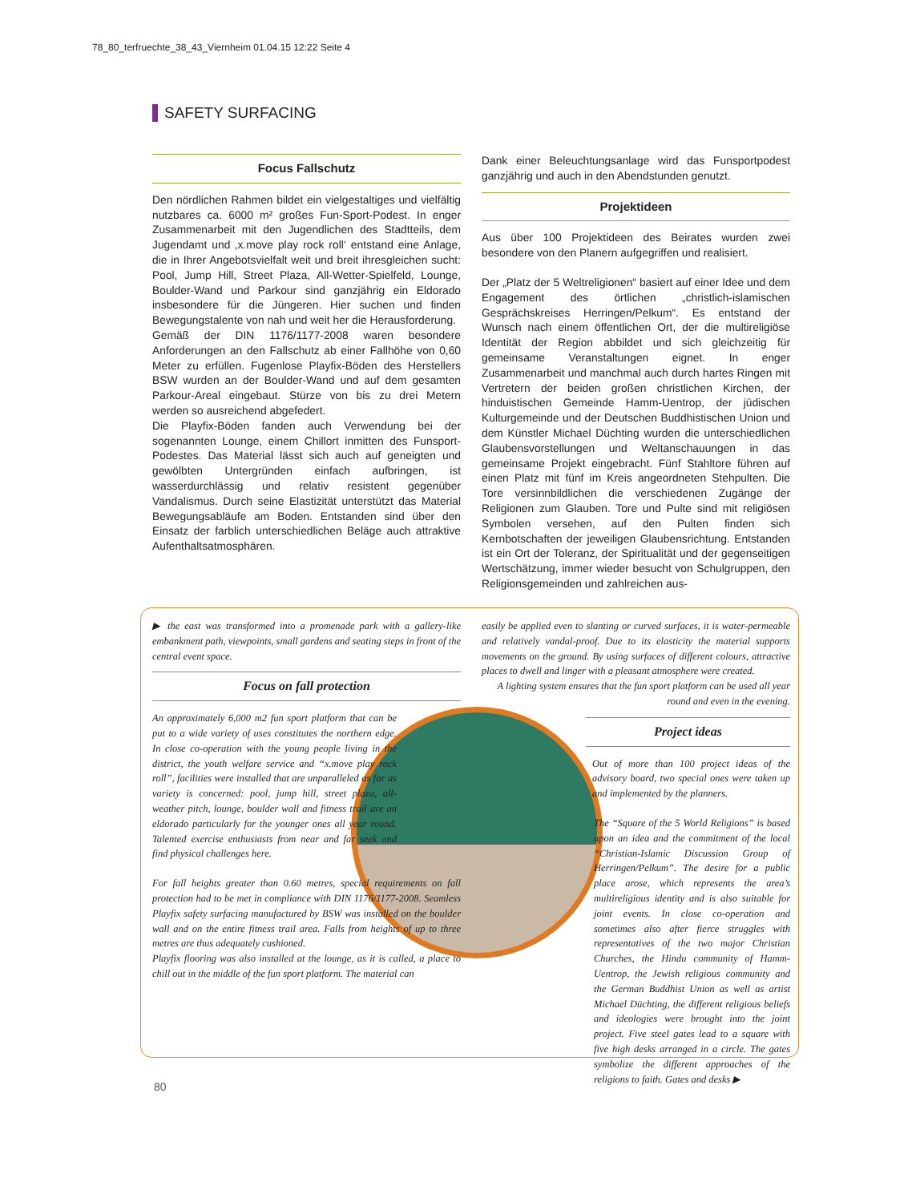78_80_terfruechte_38_43_Viernheim 01.04.15 12:22 Seite 4
SAFETY SURFACING
Focus Fallschutz
Den nördlichen Rahmen bildet ein vielgestaltiges und vielfältig nutzbares ca. 6000 m² großes Fun-Sport-Podest. In enger Zusammenarbeit mit den Jugendlichen des Stadtteils, dem Jugendamt und ‚x.move play rock roll‘ entstand eine Anlage, die in Ihrer Angebotsvielfalt weit und breit ihresgleichen sucht: Pool, Jump Hill, Street Plaza, All-Wetter-Spielfeld, Lounge, Boulder-Wand und Parkour sind ganzjährig ein Eldorado insbesondere für die Jüngeren. Hier suchen und finden Bewegungstalente von nah und weit her die Herausforderung.
Gemäß der DIN 1176/1177-2008 waren besondere Anforderungen an den Fallschutz ab einer Fallhöhe von 0,60 Meter zu erfüllen. Fugenlose Playfix-Böden des Herstellers BSW wurden an der Boulder-Wand und auf dem gesamten Parkour-Areal eingebaut. Stürze von bis zu drei Metern werden so ausreichend abgefedert.
Die Playfix-Böden fanden auch Verwendung bei der sogenannten Lounge, einem Chillort inmitten des Funsport-Podestes. Das Material lässt sich auch auf geneigten und gewölbten Untergründen einfach aufbringen, ist wasserdurchlässig und relativ resistent gegenüber Vandalismus. Durch seine Elastizität unterstützt das Material Bewegungsabläufe am Boden. Entstanden sind über den Einsatz der farblich unterschiedlichen Beläge auch attraktive Aufenthaltsatmosphären.
Dank einer Beleuchtungsanlage wird das Funsportpodest ganzjährig und auch in den Abendstunden genutzt.
Projektideen
Aus über 100 Projektideen des Beirates wurden zwei besondere von den Planern aufgegriffen und realisiert.
Der „Platz der 5 Weltreligionen“ basiert auf einer Idee und dem Engagement des örtlichen „christlich-islamischen Gesprächskreises Herringen/Pelkum“. Es entstand der Wunsch nach einem öffentlichen Ort, der die multireligiöse Identität der Region abbildet und sich gleichzeitig für gemeinsame Veranstaltungen eignet. In enger Zusammenarbeit und manchmal auch durch hartes Ringen mit Vertretern der beiden großen christlichen Kirchen, der hinduistischen Gemeinde Hamm-Uentrop, der jüdischen Kulturgemeinde und der Deutschen Buddhistischen Union und dem Künstler Michael Düchting wurden die unterschiedlichen Glaubensvorstellungen und Weltanschauungen in das gemeinsame Projekt eingebracht. Fünf Stahltore führen auf einen Platz mit fünf im Kreis angeordneten Stehpulten. Die Tore versinnbildlichen die verschiedenen Zugänge der Religionen zum Glauben. Tore und Pulte sind mit religiösen Symbolen versehen, auf den Pulten finden sich Kernbotschaften der jeweiligen Glaubensrichtung. Entstanden ist ein Ort der Toleranz, der Spiritualität und der gegenseitigen Wertschätzung, immer wieder besucht von Schulgruppen, den Religionsgemeinden und zahlreichen aus-
▶ the east was transformed into a promenade park with a gallery-like embankment path, viewpoints, small gardens and seating steps in front of the central event space.
Focus on fall protection
An approximately 6,000 m2 fun sport platform that can be put to a wide variety of uses constitutes the northern edge. In close co-operation with the young people living in the district, the youth welfare service and “x.move play rock roll”, facilities were installed that are unparalleled as far as variety is concerned: pool, jump hill, street plaza, all-weather pitch, lounge, boulder wall and fitness trail are an eldorado particularly for the younger ones all year round. Talented exercise enthusiasts from near and far seek and find physical challenges here.
For fall heights greater than 0.60 metres, special requirements on fall protection had to be met in compliance with DIN 1176/1177-2008. Seamless Playfix safety surfacing manufactured by BSW was installed on the boulder wall and on the entire fitness trail area. Falls from heights of up to three metres are thus adequately cushioned.
Playfix flooring was also installed at the lounge, as it is called, a place to chill out in the middle of the fun sport platform. The material can
easily be applied even to slanting or curved surfaces, it is water-permeable and relatively vandal-proof. Due to its elasticity the material supports movements on the ground. By using surfaces of different colours, attractive places to dwell and linger with a pleasant atmosphere were created.
A lighting system ensures that the fun sport platform can be used all year round and even in the evening.
Project ideas
Out of more than 100 project ideas of the advisory board, two special ones were taken up and implemented by the planners.
The “Square of the 5 World Religions” is based upon an idea and the commitment of the local “Christian-Islamic Discussion Group of Herringen/Pelkum”. The desire for a public place arose, which represents the area’s multireligious identity and is also suitable for joint events. In close co-operation and sometimes also after fierce struggles with representatives of the two major Christian Churches, the Hindu community of Hamm-Uentrop, the Jewish religious community and the German Buddhist Union as well as artist Michael Düchting, the different religious beliefs and ideologies were brought into the joint project. Five steel gates lead to a square with five high desks arranged in a circle. The gates symbolize the different approaches of the religions to faith. Gates and desks ▶
80